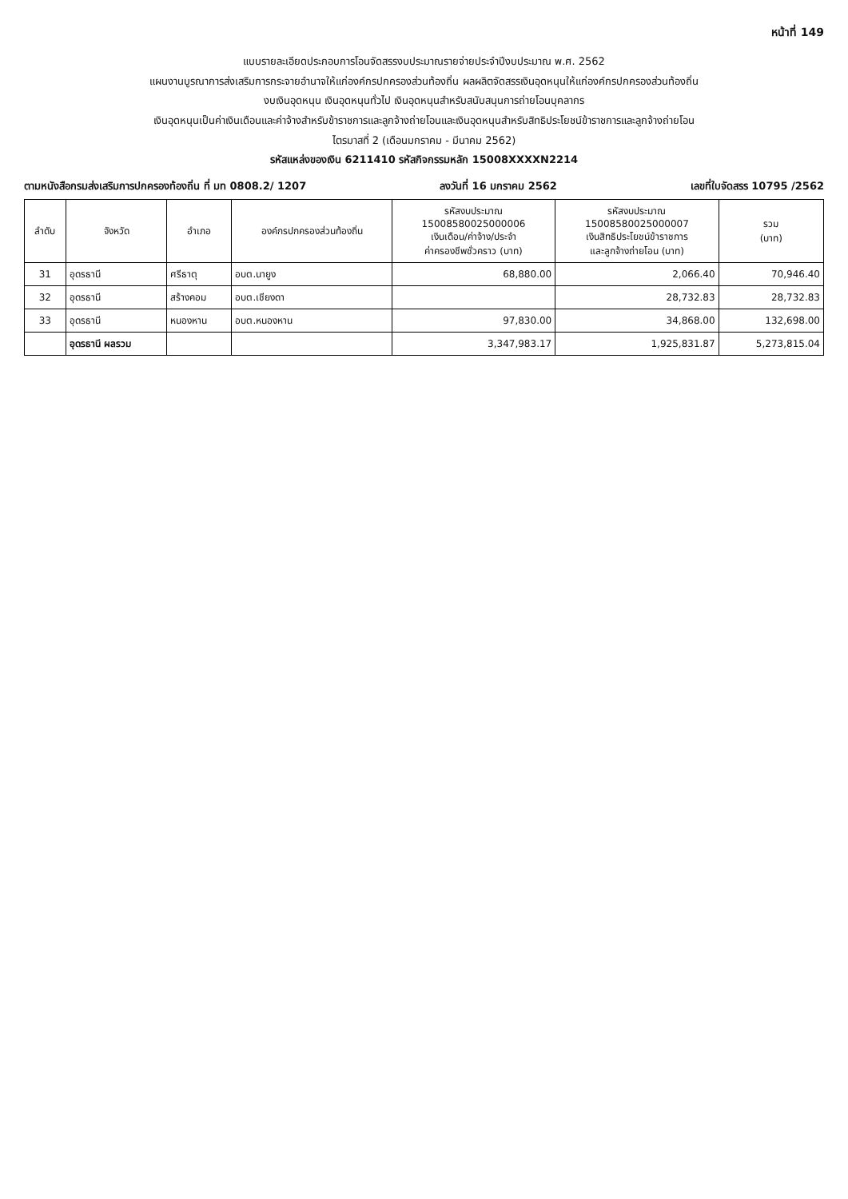หน้าที่ 149
แบบรายละเอียดประกอบการโอนจัดสรรงบประมาณรายจ่ายประจำปีงบประมาณ พ.ศ. 2562
แผนงานบูรณาการส่งเสริมการกระจายอำนาจให้แก่องค์กรปกครองส่วนท้องถิ่น ผลผลิตจัดสรรเงินอุดหนุนให้แก่องค์กรปกครองส่วนท้องถิ่น
งบเงินอุดหนุน เงินอุดหนุนทั่วไป เงินอุดหนุนสำหรับสนับสนุนการถ่ายโอนบุคลากร
เงินอุดหนุนเป็นค่าเงินเดือนและค่าจ้างสำหรับข้าราชการและลูกจ้างถ่ายโอนและเงินอุดหนุนสำหรับสิทธิประโยชน์ข้าราชการและลูกจ้างถ่ายโอน
ไตรมาสที่ 2 (เดือนมกราคม - มีนาคม 2562)
รหัสแหล่งของเงิน 6211410 รหัสกิจกรรมหลัก 15008XXXXN2214
ตามหนังสือกรมส่งเสริมการปกครองท้องถิ่น ที่ มท 0808.2/ 1207 ลงวันที่ 16 มกราคม 2562 เลขที่ใบจัดสรร 10795 /2562
| ลำดับ | จังหวัด | อำเภอ | องค์กรปกครองส่วนท้องถิ่น | รหัสงบประมาณ 15008580025000006 เงินเดือน/ค่าจ้าง/ประจำ ค่าครองชีพชั่วคราว (บาท) | รหัสงบประมาณ 15008580025000007 เงินสิทธิประโยชน์ข้าราชการ และลูกจ้างถ่ายโอน (บาท) | รวม (บาท) |
| --- | --- | --- | --- | --- | --- | --- |
| 31 | อุดรธานี | ศรีธาตุ | อบต.นายูง | 68,880.00 | 2,066.40 | 70,946.40 |
| 32 | อุดรธานี | สร้างคอม | อบต.เชียงดา | | 28,732.83 | 28,732.83 |
| 33 | อุดรธานี | หนองหาน | อบต.หนองหาน | 97,830.00 | 34,868.00 | 132,698.00 |
| | อุดรธานี ผลรวม | | | 3,347,983.17 | 1,925,831.87 | 5,273,815.04 |